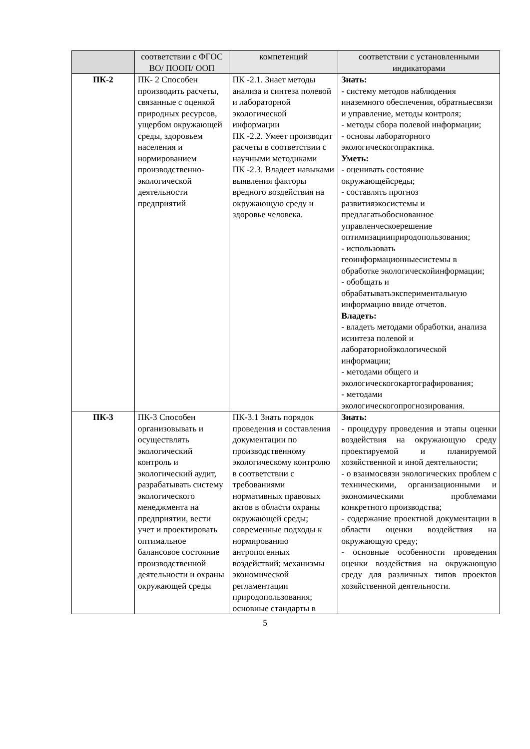| | соответствии с ФГОС ВО/ ПООП/ ООП | компетенций | соответствии с установленными индикаторами |
| ПК-2 | ПК- 2 Способен производить расчеты, связанные с оценкой природных ресурсов, ущербом окружающей среды, здоровьем населения и нормированием производственно-экологической деятельности предприятий | ПК -2.1. Знает методы анализа и синтеза полевой и лабораторной экологической информации ПК -2.2. Умеет производит расчеты в соответствии с научными методиками ПК -2.3. Владеет навыками выявления факторы вредного воздействия на окружающую среду и здоровье человека. | Знать: - систему методов наблюдения иназемного обеспечения, обратныесвязи и управление, методы контроля; - методы сбора полевой информации; - основы лабораторного экологическогопрактика. Уметь: - оценивать состояние окружающейсреды; - составлять прогноз развитияэкосистемы и предлагатьобоснованное управленческоерешение оптимизацииприродопользования; - использовать геоинформационныесистемы в обработке экологическойинформации; - обобщать и обрабатыватьэкспериментальную информацию ввиде отчетов. Владеть: - владеть методами обработки, анализа исинтеза полевой и лабораторнойэкологической информации; - методами общего и экологическогокартографирования; - методами экологическогопрогнозирования. |
| ПК-3 | ПК-3 Способен организовывать и осуществлять экологический контроль и экологический аудит, разрабатывать систему экологического менеджмента на предприятии, вести учет и проектировать оптимальное балансовое состояние производственной деятельности и охраны окружающей среды | ПК-3.1 Знать порядок проведения и составления документации по производственному экологическому контролю в соответствии с требованиями нормативных правовых актов в области охраны окружающей среды; современные подходы к нормированию антропогенных воздействий; механизмы экономической регламентации природопользования; основные стандарты в | Знать: - процедуру проведения и этапы оценки воздействия на окружающую среду проектируемой и планируемой хозяйственной и иной деятельности; - о взаимосвязи экологических проблем с техническими, организационными и экономическими проблемами конкретного производства; - содержание проектной документации в области оценки воздействия на окружающую среду; - основные особенности проведения оценки воздействия на окружающую среду для различных типов проектов хозяйственной деятельности. |
5